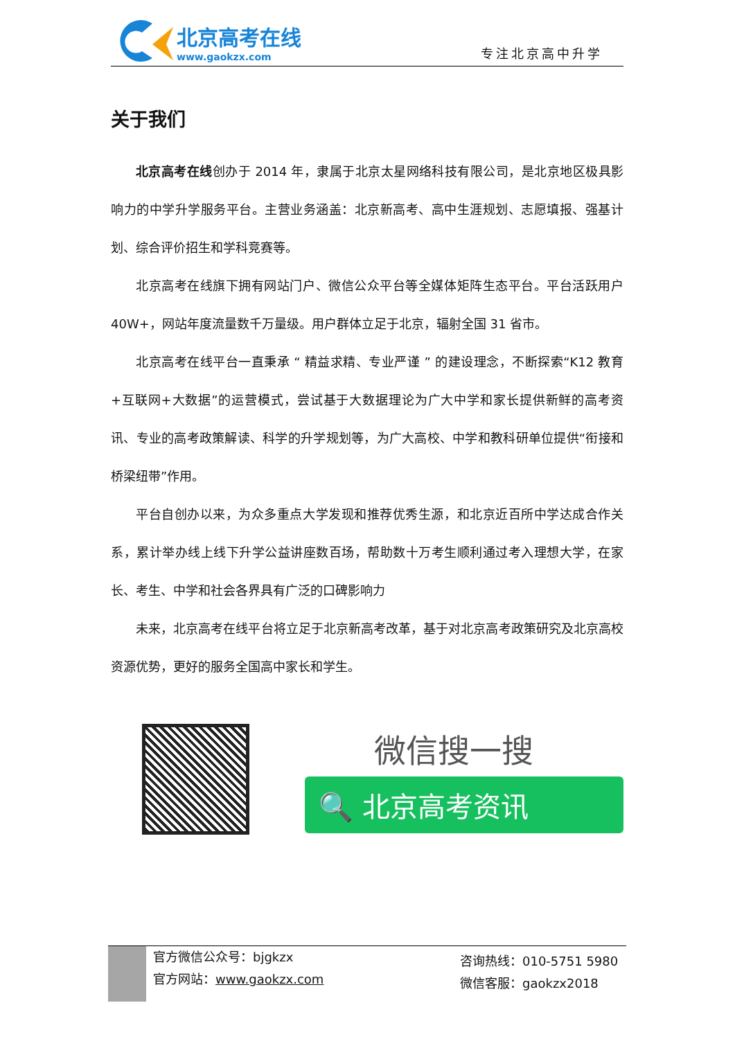北京高考在线
www.gaokzx.com
专注北京高中升学
关于我们
北京高考在线创办于 2014 年，隶属于北京太星网络科技有限公司，是北京地区极具影响力的中学升学服务平台。主营业务涵盖：北京新高考、高中生涯规划、志愿填报、强基计划、综合评价招生和学科竞赛等。
北京高考在线旗下拥有网站门户、微信公众平台等全媒体矩阵生态平台。平台活跃用户 40W+，网站年度流量数千万量级。用户群体立足于北京，辐射全国 31 省市。
北京高考在线平台一直秉承 “ 精益求精、专业严谨 ” 的建设理念，不断探索“K12 教育+互联网+大数据”的运营模式，尝试基于大数据理论为广大中学和家长提供新鲜的高考资讯、专业的高考政策解读、科学的升学规划等，为广大高校、中学和教科研单位提供“衔接和桥梁纽带”作用。
平台自创办以来，为众多重点大学发现和推荐优秀生源，和北京近百所中学达成合作关系，累计举办线上线下升学公益讲座数百场，帮助数十万考生顺利通过考入理想大学，在家长、考生、中学和社会各界具有广泛的口碑影响力
未来，北京高考在线平台将立足于北京新高考改革，基于对北京高考政策研究及北京高校资源优势，更好的服务全国高中家长和学生。
微信搜一搜
🔍 北京高考资讯
官方微信公众号：bjgkzx
官方网站：www.gaokzx.com
咨询热线：010-5751 5980
微信客服：gaokzx2018